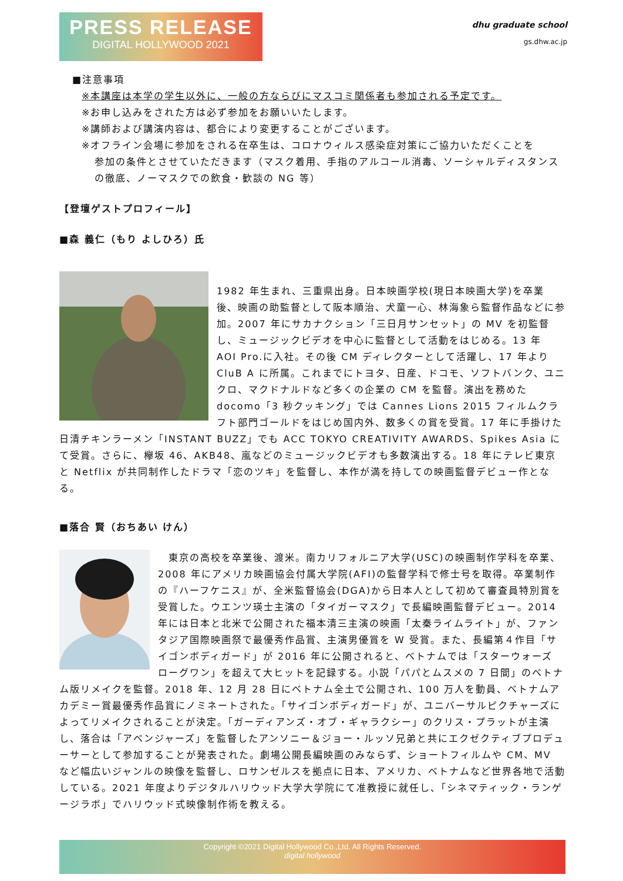PRESS RELEASE
DIGITAL HOLLYWOOD 2021
dhu graduate school
gs.dhw.ac.jp
■注意事項
※本講座は本学の学生以外に、一般の方ならびにマスコミ関係者も参加される予定です。
※お申し込みをされた方は必ず参加をお願いいたします。
※講師および講演内容は、都合により変更することがございます。
※オフライン会場に参加をされる在卒生は、コロナウィルス感染症対策にご協力いただくことを
参加の条件とさせていただきます（マスク着用、手指のアルコール消毒、ソーシャルディスタンスの徹底、ノーマスクでの飲食・歓談の NG 等）
【登壇ゲストプロフィール】
■森 義仁（もり よしひろ）氏
1982 年生まれ、三重県出身。日本映画学校(現日本映画大学)を卒業後、映画の助監督として阪本順治、犬童一心、林海象ら監督作品などに参加。2007 年にサカナクション「三日月サンセット」の MV を初監督し、ミュージックビデオを中心に監督として活動をはじめる。13 年 AOI Pro.に入社。その後 CM ディレクターとして活躍し、17 年より CluB A に所属。これまでにトヨタ、日産、ドコモ、ソフトバンク、ユニクロ、マクドナルドなど多くの企業の CM を監督。演出を務めた docomo「3 秒クッキング」では Cannes Lions 2015 フィルムクラフト部門ゴールドをはじめ国内外、数多くの賞を受賞。17 年に手掛けた日清チキンラーメン「INSTANT BUZZ」でも ACC TOKYO CREATIVITY AWARDS、Spikes Asia にて受賞。さらに、欅坂 46、AKB48、嵐などのミュージックビデオも多数演出する。18 年にテレビ東京と Netflix が共同制作したドラマ「恋のツキ」を監督し、本作が満を持しての映画監督デビュー作となる。
■落合 賢（おちあい けん）
　東京の高校を卒業後、渡米。南カリフォルニア大学(USC)の映画制作学科を卒業、2008 年にアメリカ映画協会付属大学院(AFI)の監督学科で修士号を取得。卒業制作の『ハーフケニス』が、全米監督協会(DGA)から日本人として初めて審査員特別賞を受賞した。ウエンツ瑛士主演の「タイガーマスク」で長編映画監督デビュー。2014 年には日本と北米で公開された福本清三主演の映画「太秦ライムライト」が、ファンタジア国際映画祭で最優秀作品賞、主演男優賞を W 受賞。また、長編第４作目「サイゴンボディガード」が 2016 年に公開されると、ベトナムでは「スターウォーズ ローグワン」を超えて大ヒットを記録する。小説「パパとムスメの 7 日間」のベトナム版リメイクを監督。2018 年、12 月 28 日にベトナム全土で公開され、100 万人を動員、ベトナムアカデミー賞最優秀作品賞にノミネートされた。「サイゴンボディガード」が、ユニバーサルピクチャーズによってリメイクされることが決定。「ガーディアンズ・オブ・ギャラクシー」のクリス・プラットが主演し、落合は「アベンジャーズ」を監督したアンソニー＆ジョー・ルッソ兄弟と共にエクゼクティブプロデューサーとして参加することが発表された。劇場公開長編映画のみならず、ショートフィルムや CM、MV など幅広いジャンルの映像を監督し、ロサンゼルスを拠点に日本、アメリカ、ベトナムなど世界各地で活動している。2021 年度よりデジタルハリウッド大学大学院にて准教授に就任し、「シネマティック・ランゲージラボ」でハリウッド式映像制作術を教える。
Copyright ©2021 Digital Hollywood Co.,Ltd. All Rights Reserved.
digital hollywood